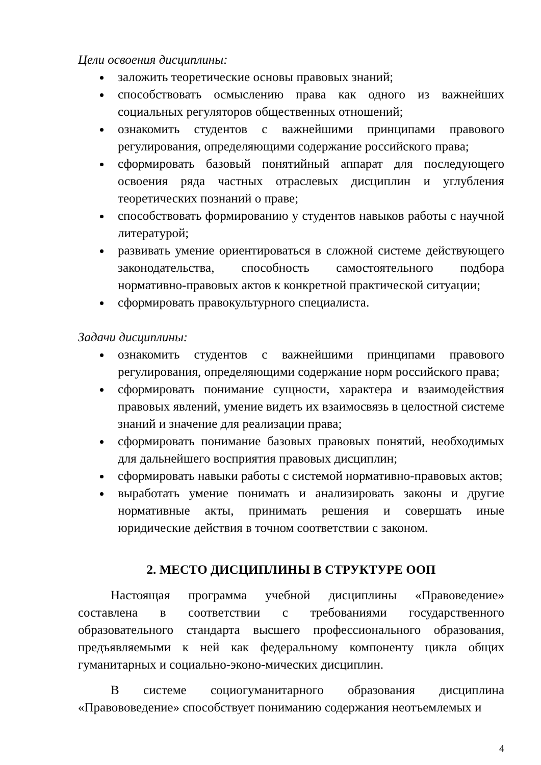Цели освоения дисциплины:
заложить теоретические основы правовых знаний;
способствовать осмыслению права как одного из важнейших социальных регуляторов общественных отношений;
ознакомить студентов с важнейшими принципами правового регулирования, определяющими содержание российского права;
сформировать базовый понятийный аппарат для последующего освоения ряда частных отраслевых дисциплин и углубления теоретических познаний о праве;
способствовать формированию у студентов навыков работы с научной литературой;
развивать умение ориентироваться в сложной системе действующего законодательства, способность самостоятельного подбора нормативно-правовых актов к конкретной практической ситуации;
сформировать правокультурного специалиста.
Задачи дисциплины:
ознакомить студентов с важнейшими принципами правового регулирования, определяющими содержание норм российского права;
сформировать понимание сущности, характера и взаимодействия правовых явлений, умение видеть их взаимосвязь в целостной системе знаний и значение для реализации права;
сформировать понимание базовых правовых понятий, необходимых для дальнейшего восприятия правовых дисциплин;
сформировать навыки работы с системой нормативно-правовых актов;
выработать умение понимать и анализировать законы и другие нормативные акты, принимать решения и совершать иные юридические действия в точном соответствии с законом.
2. МЕСТО ДИСЦИПЛИНЫ В СТРУКТУРЕ ООП
Настоящая программа учебной дисциплины «Правоведение» составлена в соответствии с требованиями государственного образовательного стандарта высшего профессионального образования, предъявляемыми к ней как федеральному компоненту цикла общих гуманитарных и социально-эконо-мических дисциплин.
В системе социогуманитарного образования дисциплина «Правововедение» способствует пониманию содержания неотъемлемых и
4